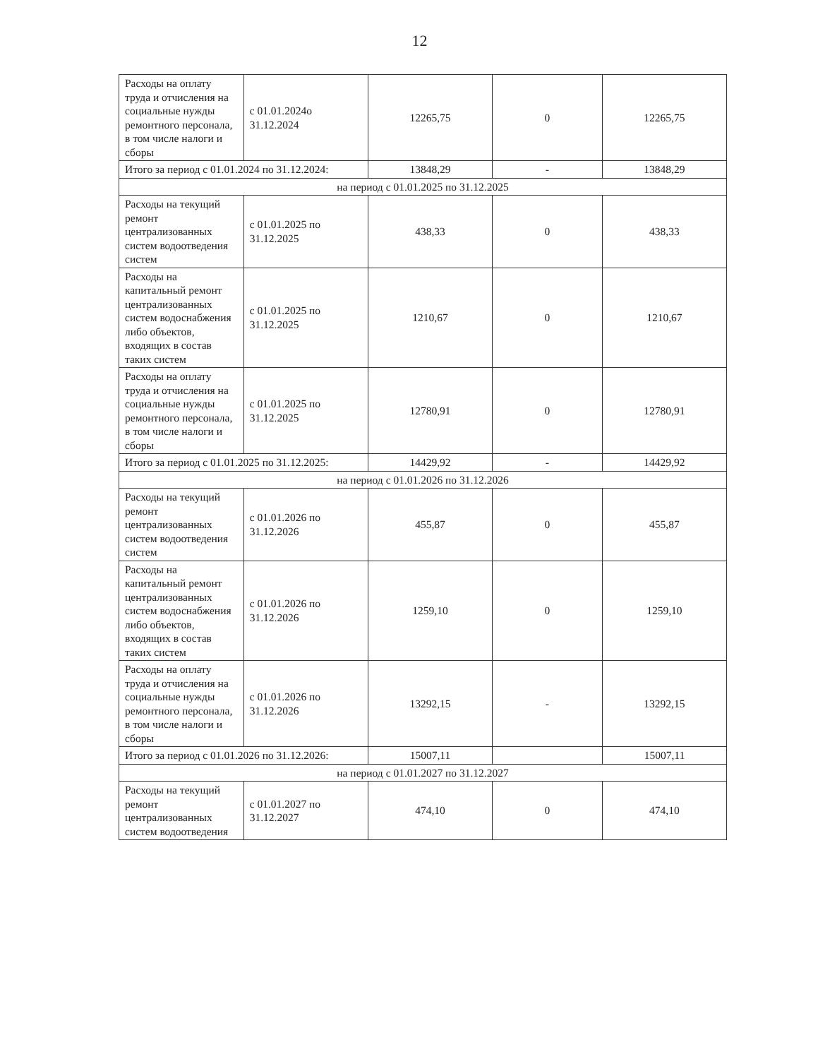12
| Расходы на оплату труда и отчисления на социальные нужды ремонтного персонала, в том числе налоги и сборы | с 01.01.2024о 31.12.2024 | 12265,75 | 0 | 12265,75 |
| Итого за период с 01.01.2024 по 31.12.2024: | | 13848,29 | - | 13848,29 |
| на период с 01.01.2025 по 31.12.2025 | | | | |
| Расходы на текущий ремонт централизованных систем водоотведения систем | с 01.01.2025 по 31.12.2025 | 438,33 | 0 | 438,33 |
| Расходы на капитальный ремонт централизованных систем водоснабжения либо объектов, входящих в состав таких систем | с 01.01.2025 по 31.12.2025 | 1210,67 | 0 | 1210,67 |
| Расходы на оплату труда и отчисления на социальные нужды ремонтного персонала, в том числе налоги и сборы | с 01.01.2025 по 31.12.2025 | 12780,91 | 0 | 12780,91 |
| Итого за период с 01.01.2025 по 31.12.2025: | | 14429,92 | - | 14429,92 |
| на период с 01.01.2026 по 31.12.2026 | | | | |
| Расходы на текущий ремонт централизованных систем водоотведения систем | с 01.01.2026 по 31.12.2026 | 455,87 | 0 | 455,87 |
| Расходы на капитальный ремонт централизованных систем водоснабжения либо объектов, входящих в состав таких систем | с 01.01.2026 по 31.12.2026 | 1259,10 | 0 | 1259,10 |
| Расходы на оплату труда и отчисления на социальные нужды ремонтного персонала, в том числе налоги и сборы | с 01.01.2026 по 31.12.2026 | 13292,15 | - | 13292,15 |
| Итого за период с 01.01.2026 по 31.12.2026: | | 15007,11 | | 15007,11 |
| на период с 01.01.2027 по 31.12.2027 | | | | |
| Расходы на текущий ремонт централизованных систем водоотведения | с 01.01.2027 по 31.12.2027 | 474,10 | 0 | 474,10 |